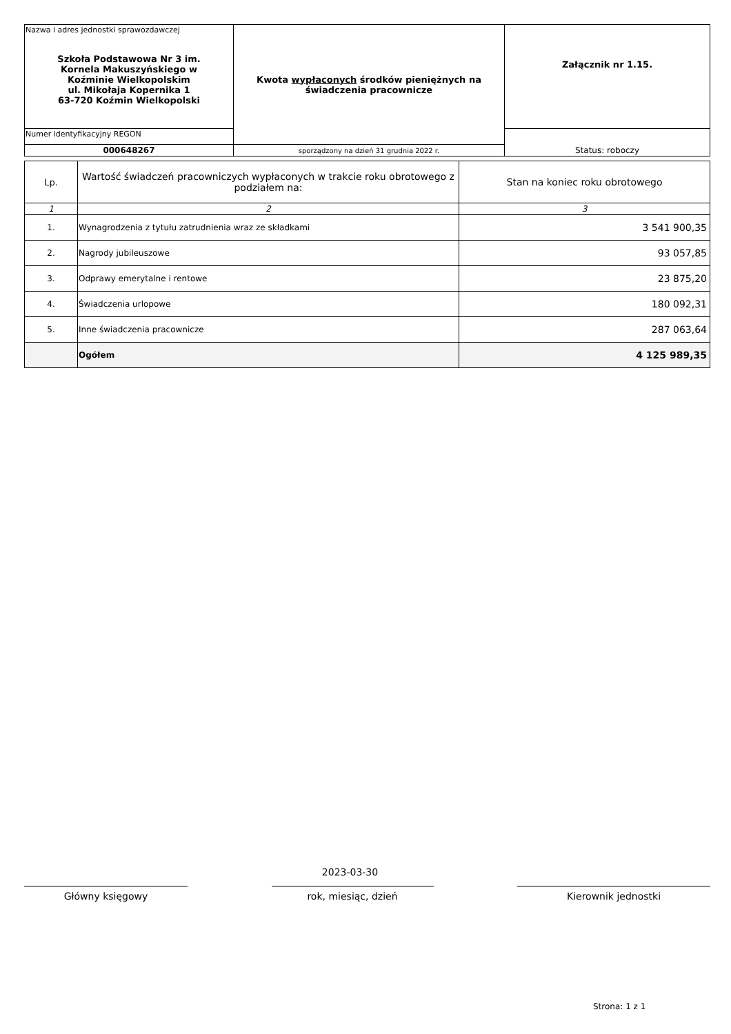| Nazwa i adres jednostki sprawozdawczej Szkoła Podstawowa Nr 3 im. Kornela Makuszyńskiego w Koźminie Wielkopolskim ul. Mikołaja Kopernika 1 63-720 Koźmin Wielkopolski | Kwota wypłaconych środków pieniężnych na świadczenia pracownicze | Załącznik nr 1.15. |
| Numer identyfikacyjny REGON | | Status: roboczy |
| 000648267 | sporządzony na dzień 31 grudnia 2022 r. | |
| Lp. | Wartość świadczeń pracowniczych wypłaconych w trakcie roku obrotowego z podziałem na: | Stan na koniec roku obrotowego |
| --- | --- | --- |
| 1 | 2 | 3 |
| 1. | Wynagrodzenia z tytułu zatrudnienia wraz ze składkami | 3 541 900,35 |
| 2. | Nagrody jubileuszowe | 93 057,85 |
| 3. | Odprawy emerytalne i rentowe | 23 875,20 |
| 4. | Świadczenia urlopowe | 180 092,31 |
| 5. | Inne świadczenia pracownicze | 287 063,64 |
| | Ogółem | 4 125 989,35 |
2023-03-30
Główny księgowy rok, miesiąc, dzień Kierownik jednostki
Strona: 1 z 1